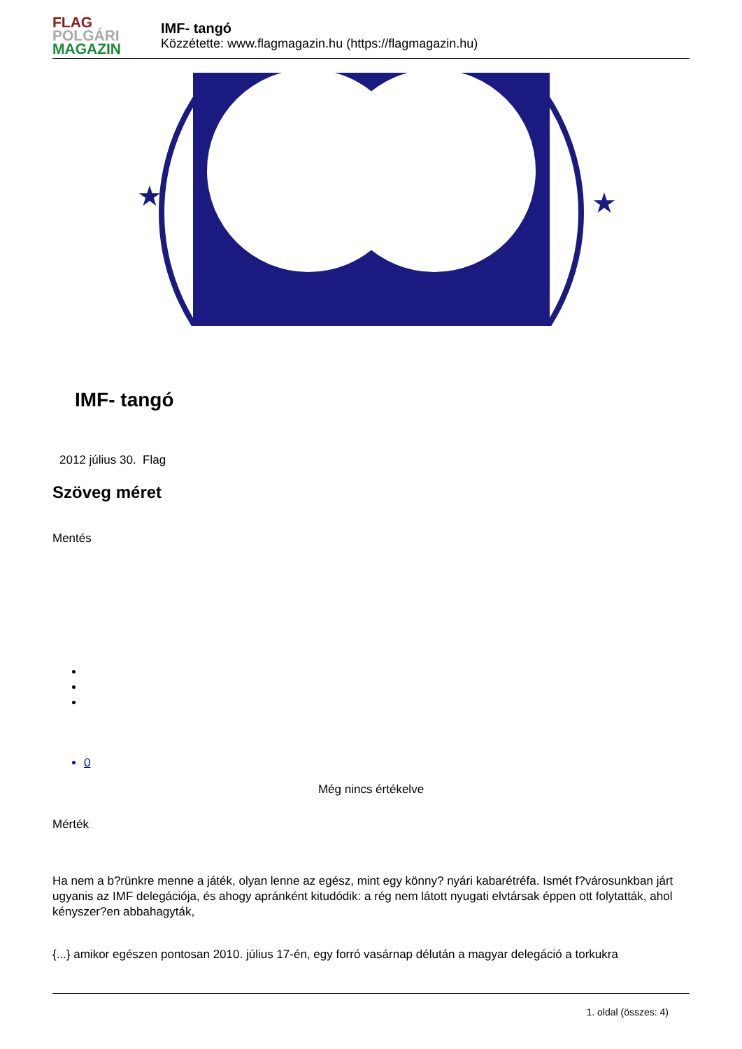FLAG
POLGÁRI
MAGAZIN
IMF- tangó
Közzétette: www.flagmagazin.hu (https://flagmagazin.hu)
★
★
IMF- tangó
2012 július 30. Flag
Szöveg méret
Mentés
0
Még nincs értékelve
Mérték
Ha nem a b?rünkre menne a játék, olyan lenne az egész, mint egy könny? nyári kabarétréfa. Ismét f?városunkban járt ugyanis az IMF delegációja, és ahogy apránként kitudódik: a rég nem látott nyugati elvtársak éppen ott folytatták, ahol kényszer?en abbahagyták,
{...} amikor egészen pontosan 2010. július 17-én, egy forró vasárnap délután a magyar delegáció a torkukra
1. oldal (összes: 4)